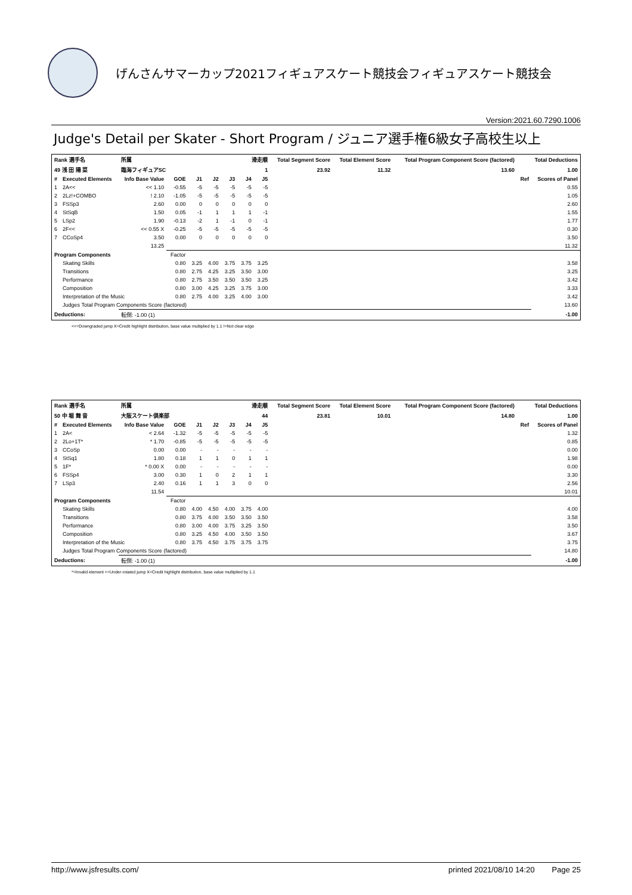げんさんサマーカップ2021フィギュアスケート競技会フィギュアスケート競技会
Version:2021.60.7290.1006
Judge's Detail per Skater - Short Program / ジュニア選手権6級女子高校生以上
| Rank 選手名 | | 所属 | | 滑走順 | | | | | Total Segment Score | Total Element Score | Total Program Component Score (factored) | Total Deductions | |
| --- | --- | --- | --- | --- | --- | --- | --- | --- | --- | --- | --- | --- | --- |
| 49 浅 田 陽 菜 | | 臨海フィギュアSC | | 1 | | | | | 23.92 | 11.32 | 13.60 | 1.00 | |
| # | Executed Elements | Info Base Value | GOE | J1 | J2 | J3 | J4 | J5 | | | | Ref | Scores of Panel |
| 1 | 2A<< | << 1.10 | -0.55 | -5 | -5 | -5 | -5 | -5 | | | | | 0.55 |
| 2 | 2Lz!+COMBO | ! 2.10 | -1.05 | -5 | -5 | -5 | -5 | -5 | | | | | 1.05 |
| 3 | FSSp3 | 2.60 | 0.00 | 0 | 0 | 0 | 0 | 0 | | | | | 2.60 |
| 4 | StSqB | 1.50 | 0.05 | -1 | 1 | 1 | 1 | -1 | | | | | 1.55 |
| 5 | LSp2 | 1.90 | -0.13 | -2 | 1 | -1 | 0 | -1 | | | | | 1.77 |
| 6 | 2F<< | << 0.55 X | -0.25 | -5 | -5 | -5 | -5 | -5 | | | | | 0.30 |
| 7 | CCoSp4 | 3.50 | 0.00 | 0 | 0 | 0 | 0 | 0 | | | | | 3.50 |
| | | 13.25 | | | | | | | | | | | 11.32 |
| Program Components | | | Factor | | | | | | | | | | |
| | Skating Skills | | 0.80 | 3.25 | 4.00 | 3.75 | 3.75 | 3.25 | | | | | 3.58 |
| | Transitions | | 0.80 | 2.75 | 4.25 | 3.25 | 3.50 | 3.00 | | | | | 3.25 |
| | Performance | | 0.80 | 2.75 | 3.50 | 3.50 | 3.50 | 3.25 | | | | | 3.42 |
| | Composition | | 0.80 | 3.00 | 4.25 | 3.25 | 3.75 | 3.00 | | | | | 3.33 |
| | Interpretation of the Music | | 0.80 | 2.75 | 4.00 | 3.25 | 4.00 | 3.00 | | | | | 3.42 |
| | Judges Total Program Components Score (factored) | | | | | | | | | | | | 13.60 |
| Deductions: | | 転倒: -1.00 (1) | | | | | | | | | | | -1.00 |
<<=Downgraded jump X=Credit highlight distribution, base value multiplied by 1.1 !=Not clear edge
| Rank 選手名 | | 所属 | | 滑走順 | | | | | Total Segment Score | Total Element Score | Total Program Component Score (factored) | Total Deductions | |
| --- | --- | --- | --- | --- | --- | --- | --- | --- | --- | --- | --- | --- | --- |
| 50 中 堀 舞 音 | | 大阪スケート倶楽部 | | 44 | | | | | 23.81 | 10.01 | 14.80 | 1.00 | |
| # | Executed Elements | Info Base Value | GOE | J1 | J2 | J3 | J4 | J5 | | | | Ref | Scores of Panel |
| 1 | 2A< | < 2.64 | -1.32 | -5 | -5 | -5 | -5 | -5 | | | | | 1.32 |
| 2 | 2Lo+1T* | * 1.70 | -0.85 | -5 | -5 | -5 | -5 | -5 | | | | | 0.85 |
| 3 | CCoSp | 0.00 | 0.00 | - | - | - | - | - | | | | | 0.00 |
| 4 | StSq1 | 1.80 | 0.18 | 1 | 1 | 0 | 1 | 1 | | | | | 1.98 |
| 5 | 1F* | * 0.00 X | 0.00 | - | - | - | - | - | | | | | 0.00 |
| 6 | FSSp4 | 3.00 | 0.30 | 1 | 0 | 2 | 1 | 1 | | | | | 3.30 |
| 7 | LSp3 | 2.40 | 0.16 | 1 | 1 | 3 | 0 | 0 | | | | | 2.56 |
| | | 11.54 | | | | | | | | | | | 10.01 |
| Program Components | | | Factor | | | | | | | | | | |
| | Skating Skills | | 0.80 | 4.00 | 4.50 | 4.00 | 3.75 | 4.00 | | | | | 4.00 |
| | Transitions | | 0.80 | 3.75 | 4.00 | 3.50 | 3.50 | 3.50 | | | | | 3.58 |
| | Performance | | 0.80 | 3.00 | 4.00 | 3.75 | 3.25 | 3.50 | | | | | 3.50 |
| | Composition | | 0.80 | 3.25 | 4.50 | 4.00 | 3.50 | 3.50 | | | | | 3.67 |
| | Interpretation of the Music | | 0.80 | 3.75 | 4.50 | 3.75 | 3.75 | 3.75 | | | | | 3.75 |
| | Judges Total Program Components Score (factored) | | | | | | | | | | | | 14.80 |
| Deductions: | | 転倒: -1.00 (1) | | | | | | | | | | | -1.00 |
*=Invalid element <=Under-rotated jump X=Credit highlight distribution, base value multiplied by 1.1
http://www.jsfresults.com/ printed 2021/08/10 14:20 Page 25